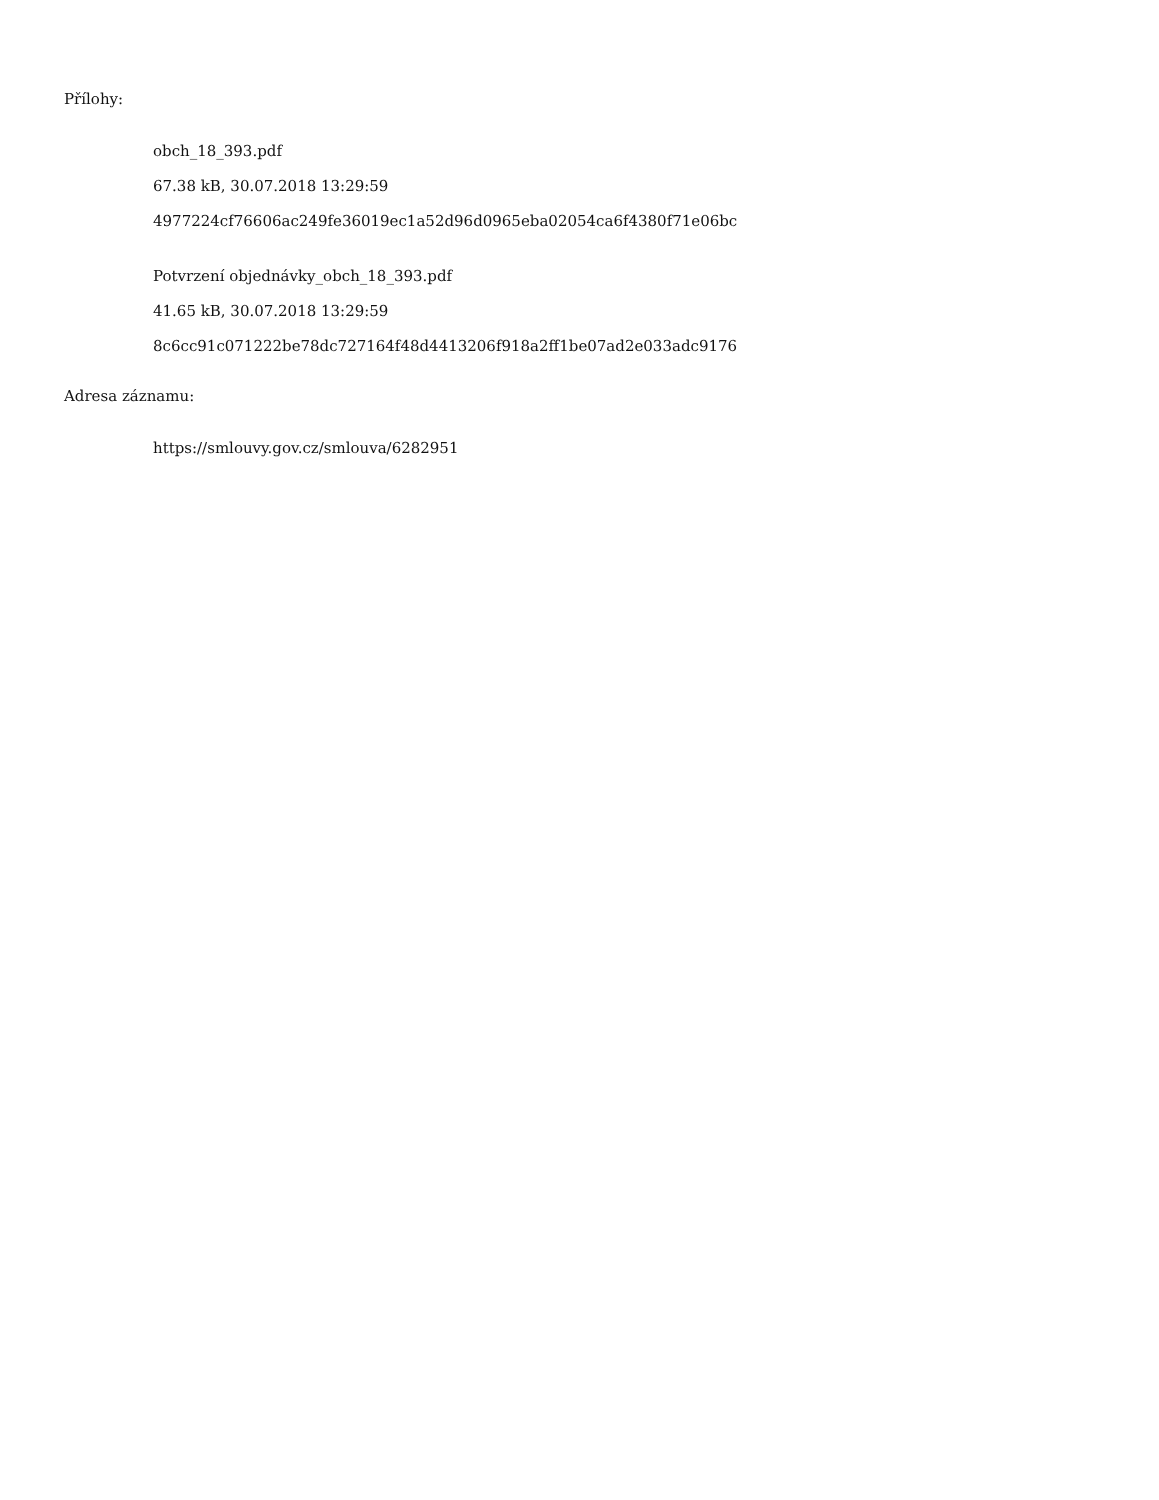Přílohy:
obch_18_393.pdf
67.38 kB, 30.07.2018 13:29:59
4977224cf76606ac249fe36019ec1a52d96d0965eba02054ca6f4380f71e06bc
Potvrzení objednávky_obch_18_393.pdf
41.65 kB, 30.07.2018 13:29:59
8c6cc91c071222be78dc727164f48d4413206f918a2ff1be07ad2e033adc9176
Adresa záznamu:
https://smlouvy.gov.cz/smlouva/6282951